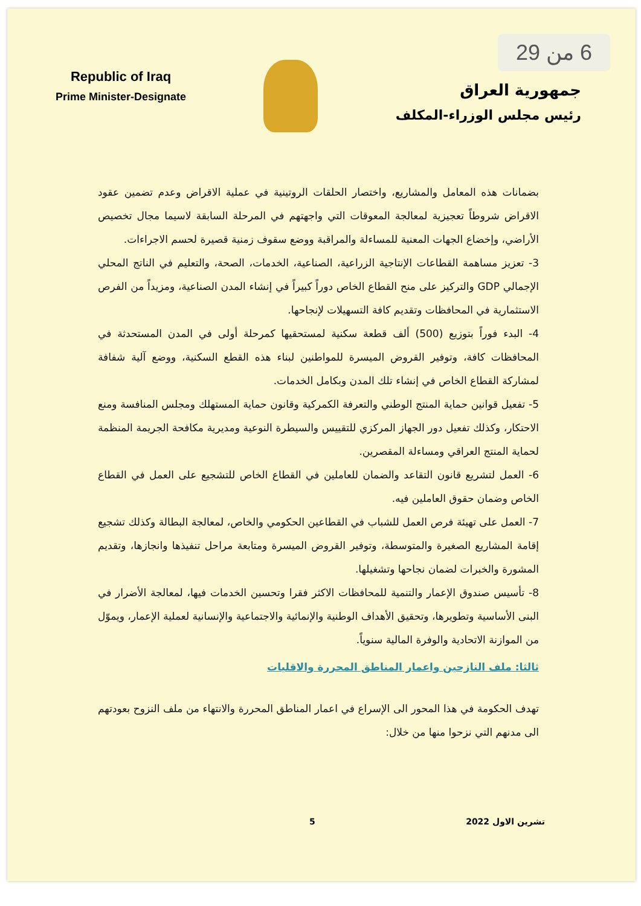6 من 29
Republic of Iraq
Prime Minister-Designate
جمهورية العراق
رئيس مجلس الوزراء-المكلف
بضمانات هذه المعامل والمشاريع، واختصار الحلقات الروتينية في عملية الاقراض وعدم تضمين عقود الاقراض شروطاً تعجيزية لمعالجة المعوقات التي واجهتهم في المرحلة السابقة لاسيما مجال تخصيص الأراضي، وإخضاع الجهات المعنية للمساءلة والمراقبة ووضع سقوف زمنية قصيرة لحسم الاجراءات.
3- تعزيز مساهمة القطاعات الإنتاجية الزراعية، الصناعية، الخدمات، الصحة، والتعليم في الناتج المحلي الإجمالي GDP والتركيز على منح القطاع الخاص دوراً كبيراً في إنشاء المدن الصناعية، ومزيداً من الفرص الاستثمارية في المحافظات وتقديم كافة التسهيلات لإنجاحها.
4- البدء فوراً بتوزيع (500) ألف قطعة سكنية لمستحقيها كمرحلة أولى في المدن المستحدثة في المحافظات كافة، وتوفير القروض الميسرة للمواطنين لبناء هذه القطع السكنية، ووضع آلية شفافة لمشاركة القطاع الخاص في إنشاء تلك المدن وبكامل الخدمات.
5- تفعيل قوانين حماية المنتج الوطني والتعرفة الكمركية وقانون حماية المستهلك ومجلس المنافسة ومنع الاحتكار، وكذلك تفعيل دور الجهاز المركزي للتقييس والسيطرة النوعية ومديرية مكافحة الجريمة المنظمة لحماية المنتج العراقي ومساءلة المقصرين.
6- العمل لتشريع قانون التقاعد والضمان للعاملين في القطاع الخاص للتشجيع على العمل في القطاع الخاص وضمان حقوق العاملين فيه.
7- العمل على تهيئة فرص العمل للشباب في القطاعين الحكومي والخاص، لمعالجة البطالة وكذلك تشجيع إقامة المشاريع الصغيرة والمتوسطة، وتوفير القروض الميسرة ومتابعة مراحل تنفيذها وانجازها، وتقديم المشورة والخبرات لضمان نجاحها وتشغيلها.
8- تأسيس صندوق الإعمار والتنمية للمحافظات الاكثر فقرا وتحسين الخدمات فيها، لمعالجة الأضرار في البنى الأساسية وتطويرها، وتحقيق الأهداف الوطنية والإنمائية والاجتماعية والإنسانية لعملية الإعمار، ويموّل من الموازنة الاتحادية والوفرة المالية سنوياً.
ثالثا: ملف النازحين واعمار المناطق المحررة والاقليات
تهدف الحكومة في هذا المحور الى الإسراع في اعمار المناطق المحررة والانتهاء من ملف النزوح بعودتهم الى مدنهم التي نزحوا منها من خلال:
تشرين الاول 2022 5